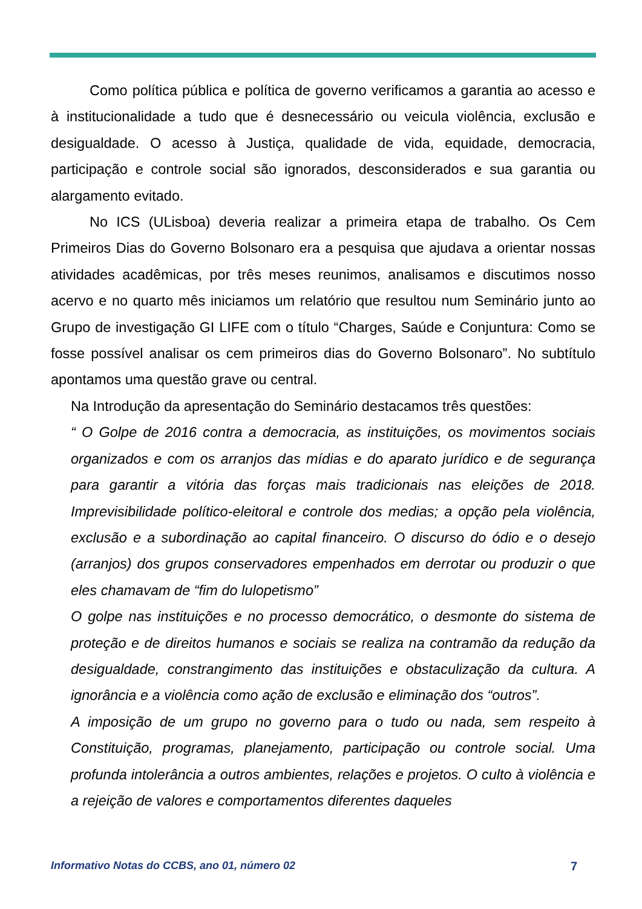Como política pública e política de governo verificamos a garantia ao acesso e à institucionalidade a tudo que é desnecessário ou veicula violência, exclusão e desigualdade. O acesso à Justiça, qualidade de vida, equidade, democracia, participação e controle social são ignorados, desconsiderados e sua garantia ou alargamento evitado.
No ICS (ULisboa) deveria realizar a primeira etapa de trabalho. Os Cem Primeiros Dias do Governo Bolsonaro era a pesquisa que ajudava a orientar nossas atividades acadêmicas, por três meses reunimos, analisamos e discutimos nosso acervo e no quarto mês iniciamos um relatório que resultou num Seminário junto ao Grupo de investigação GI LIFE com o título “Charges, Saúde e Conjuntura: Como se fosse possível analisar os cem primeiros dias do Governo Bolsonaro”. No subtítulo apontamos uma questão grave ou central.
Na Introdução da apresentação do Seminário destacamos três questões:
“ O Golpe de 2016 contra a democracia, as instituições, os movimentos sociais organizados e com os arranjos das mídias e do aparato jurídico e de segurança para garantir a vitória das forças mais tradicionais nas eleições de 2018. Imprevisibilidade político-eleitoral e controle dos medias; a opção pela violência, exclusão e a subordinação ao capital financeiro. O discurso do ódio e o desejo (arranjos) dos grupos conservadores empenhados em derrotar ou produzir o que eles chamavam de “fim do lulopetismo”
O golpe nas instituições e no processo democrático, o desmonte do sistema de proteção e de direitos humanos e sociais se realiza na contramão da redução da desigualdade, constrangimento das instituições e obstaculização da cultura. A ignorância e a violência como ação de exclusão e eliminação dos “outros”.
A imposição de um grupo no governo para o tudo ou nada, sem respeito à Constituição, programas, planejamento, participação ou controle social. Uma profunda intolerância a outros ambientes, relações e projetos. O culto à violência e a rejeição de valores e comportamentos diferentes daqueles
Informativo Notas do CCBS, ano 01, número 02 7